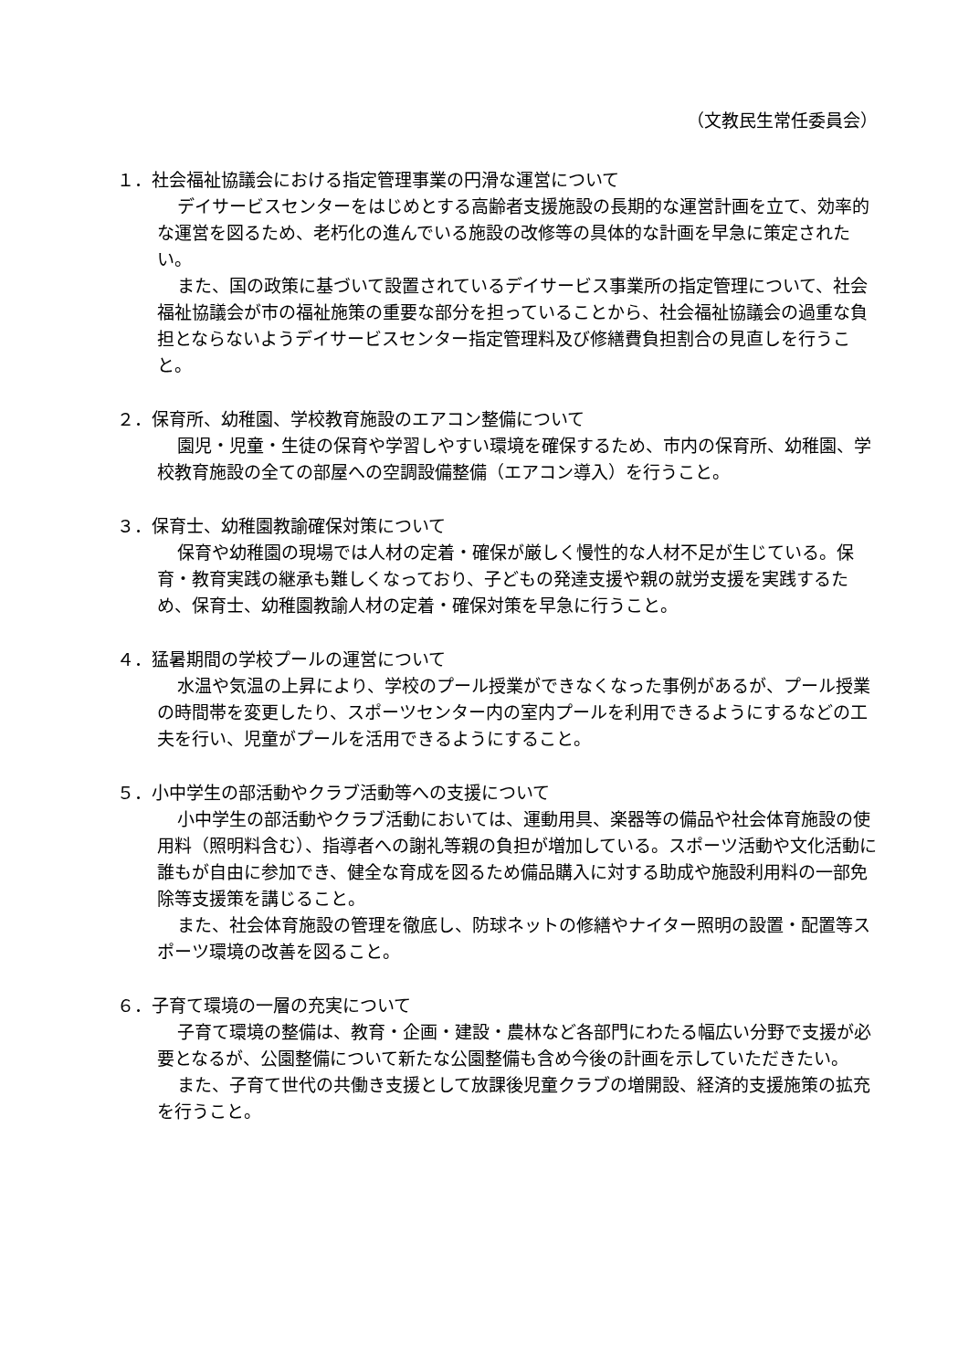（文教民生常任委員会）
１．社会福祉協議会における指定管理事業の円滑な運営について
デイサービスセンターをはじめとする高齢者支援施設の長期的な運営計画を立て、効率的な運営を図るため、老朽化の進んでいる施設の改修等の具体的な計画を早急に策定されたい。
また、国の政策に基づいて設置されているデイサービス事業所の指定管理について、社会福祉協議会が市の福祉施策の重要な部分を担っていることから、社会福祉協議会の過重な負担とならないようデイサービスセンター指定管理料及び修繕費負担割合の見直しを行うこと。
２．保育所、幼稚園、学校教育施設のエアコン整備について
園児・児童・生徒の保育や学習しやすい環境を確保するため、市内の保育所、幼稚園、学校教育施設の全ての部屋への空調設備整備（エアコン導入）を行うこと。
３．保育士、幼稚園教諭確保対策について
保育や幼稚園の現場では人材の定着・確保が厳しく慢性的な人材不足が生じている。保育・教育実践の継承も難しくなっており、子どもの発達支援や親の就労支援を実践するため、保育士、幼稚園教諭人材の定着・確保対策を早急に行うこと。
４．猛暑期間の学校プールの運営について
水温や気温の上昇により、学校のプール授業ができなくなった事例があるが、プール授業の時間帯を変更したり、スポーツセンター内の室内プールを利用できるようにするなどの工夫を行い、児童がプールを活用できるようにすること。
５．小中学生の部活動やクラブ活動等への支援について
小中学生の部活動やクラブ活動においては、運動用具、楽器等の備品や社会体育施設の使用料（照明料含む）、指導者への謝礼等親の負担が増加している。スポーツ活動や文化活動に誰もが自由に参加でき、健全な育成を図るため備品購入に対する助成や施設利用料の一部免除等支援策を講じること。
また、社会体育施設の管理を徹底し、防球ネットの修繕やナイター照明の設置・配置等スポーツ環境の改善を図ること。
６．子育て環境の一層の充実について
子育て環境の整備は、教育・企画・建設・農林など各部門にわたる幅広い分野で支援が必要となるが、公園整備について新たな公園整備も含め今後の計画を示していただきたい。
また、子育て世代の共働き支援として放課後児童クラブの増開設、経済的支援施策の拡充を行うこと。